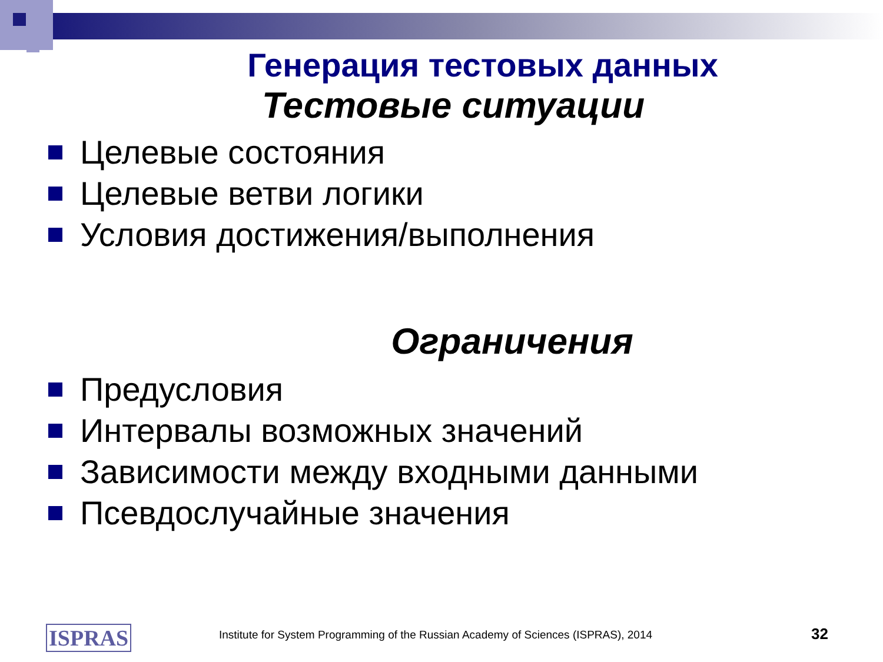Генерация тестовых данных
Тестовые ситуации
Целевые состояния
Целевые ветви логики
Условия достижения/выполнения
Ограничения
Предусловия
Интервалы возможных значений
Зависимости между входными данными
Псевдослучайные значения
ISPRAS
Institute for System Programming of the Russian Academy of Sciences (ISPRAS), 2014
32